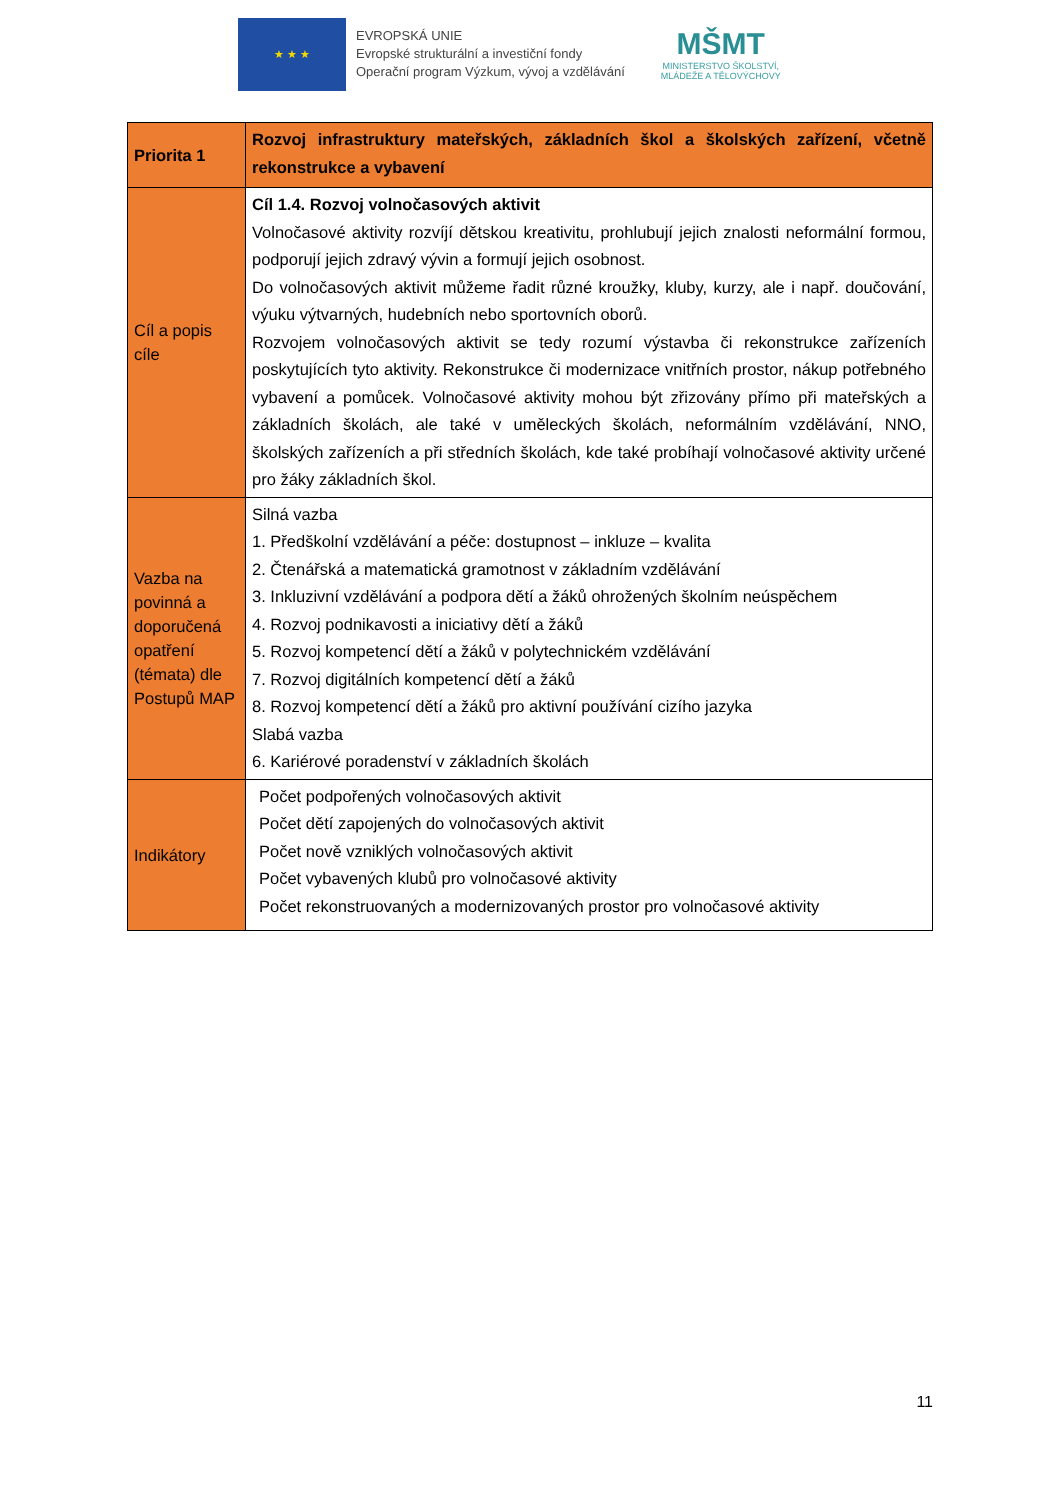★ ★ ★
EVROPSKÁ UNIE
Evropské strukturální a investiční fondy
Operační program Výzkum, vývoj a vzdělávání
MŠMT
MINISTERSTVO ŠKOLSTVÍ,
MLÁDEŽE A TĚLOVÝCHOVY
| Priorita 1 | Rozvoj infrastruktury mateřských, základních škol a školských zařízení, včetně rekonstrukce a vybavení |
| Cíl a popis cíle | Cíl 1.4. Rozvoj volnočasových aktivit Volnočasové aktivity rozvíjí dětskou kreativitu, prohlubují jejich znalosti neformální formou, podporují jejich zdravý vývin a formují jejich osobnost. Do volnočasových aktivit můžeme řadit různé kroužky, kluby, kurzy, ale i např. doučování, výuku výtvarných, hudebních nebo sportovních oborů. Rozvojem volnočasových aktivit se tedy rozumí výstavba či rekonstrukce zařízeních poskytujících tyto aktivity. Rekonstrukce či modernizace vnitřních prostor, nákup potřebného vybavení a pomůcek. Volnočasové aktivity mohou být zřizovány přímo při mateřských a základních školách, ale také v uměleckých školách, neformálním vzdělávání, NNO, školských zařízeních a při středních školách, kde také probíhají volnočasové aktivity určené pro žáky základních škol. |
| Vazba na povinná a doporučená opatření (témata) dle Postupů MAP | Silná vazba 1. Předškolní vzdělávání a péče: dostupnost – inkluze – kvalita 2. Čtenářská a matematická gramotnost v základním vzdělávání 3. Inkluzivní vzdělávání a podpora dětí a žáků ohrožených školním neúspěchem 4. Rozvoj podnikavosti a iniciativy dětí a žáků 5. Rozvoj kompetencí dětí a žáků v polytechnickém vzdělávání 7. Rozvoj digitálních kompetencí dětí a žáků 8. Rozvoj kompetencí dětí a žáků pro aktivní používání cizího jazyka Slabá vazba 6. Kariérové poradenství v základních školách |
| Indikátory | Počet podpořených volnočasových aktivit Počet dětí zapojených do volnočasových aktivit Počet nově vzniklých volnočasových aktivit Počet vybavených klubů pro volnočasové aktivity Počet rekonstruovaných a modernizovaných prostor pro volnočasové aktivity |
11